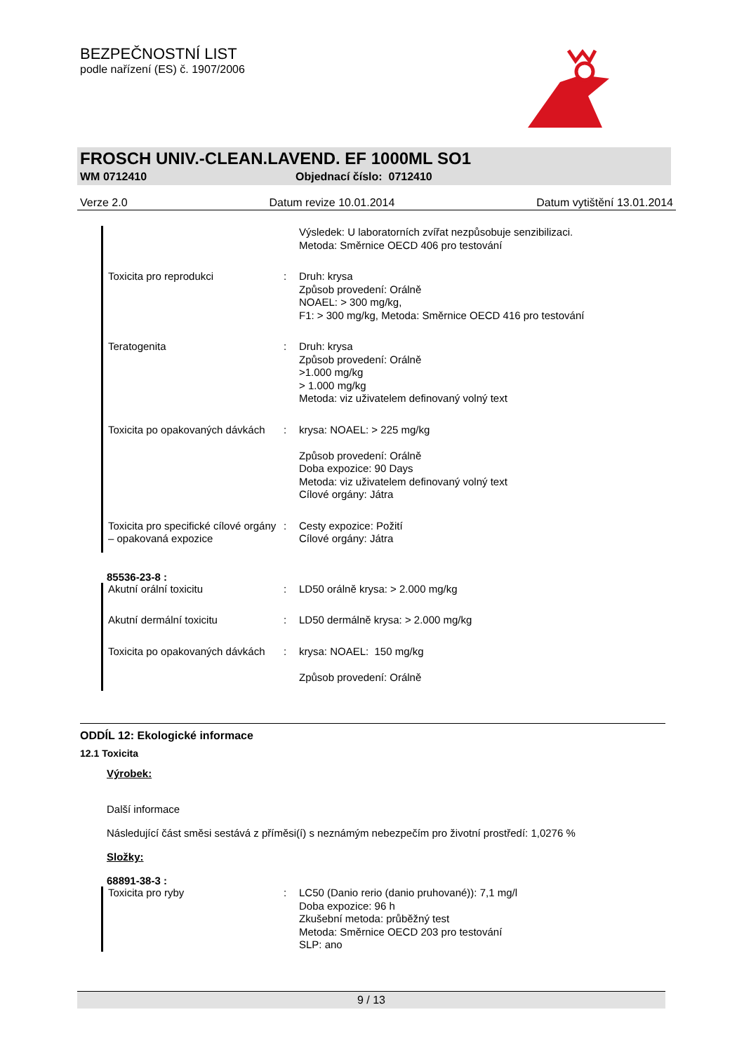BEZPEČNOSTNÍ LIST
podle nařízení (ES) č. 1907/2006
FROSCH UNIV.-CLEAN.LAVEND. EF 1000ML SO1
WM 0712410 Objednací číslo: 0712410
Verze 2.0 Datum revize 10.01.2014 Datum vytištění 13.01.2014
Výsledek: U laboratorních zvířat nezpůsobuje senzibilizaci.
Metoda: Směrnice OECD 406 pro testování
Toxicita pro reprodukci : Druh: krysa
Způsob provedení: Orálně
NOAEL: > 300 mg/kg,
F1: > 300 mg/kg, Metoda: Směrnice OECD 416 pro testování
Teratogenita : Druh: krysa
Způsob provedení: Orálně
>1.000 mg/kg
> 1.000 mg/kg
Metoda: viz uživatelem definovaný volný text
Toxicita po opakovaných dávkách
: krysa: NOAEL: > 225 mg/kg
Způsob provedení: Orálně
Doba expozice: 90 Days
Metoda: viz uživatelem definovaný volný text
Cílové orgány: Játra
Toxicita pro specifické cílové orgány – opakovaná expozice
: Cesty expozice: Požití
Cílové orgány: Játra
85536-23-8 :
Akutní orální toxicitu : LD50 orálně krysa: > 2.000 mg/kg
Akutní dermální toxicitu : LD50 dermálně krysa: > 2.000 mg/kg
Toxicita po opakovaných dávkách
: krysa: NOAEL: 150 mg/kg
Způsob provedení: Orálně
ODDÍL 12: Ekologické informace
12.1 Toxicita
Výrobek:
Další informace
Následující část směsi sestává z příměsi(í) s neznámým nebezpečím pro životní prostředí: 1,0276 %
Složky:
68891-38-3 :
Toxicita pro ryby : LC50 (Danio rerio (danio pruhované)): 7,1 mg/l
Doba expozice: 96 h
Zkušební metoda: průběžný test
Metoda: Směrnice OECD 203 pro testování
SLP: ano
9 / 13